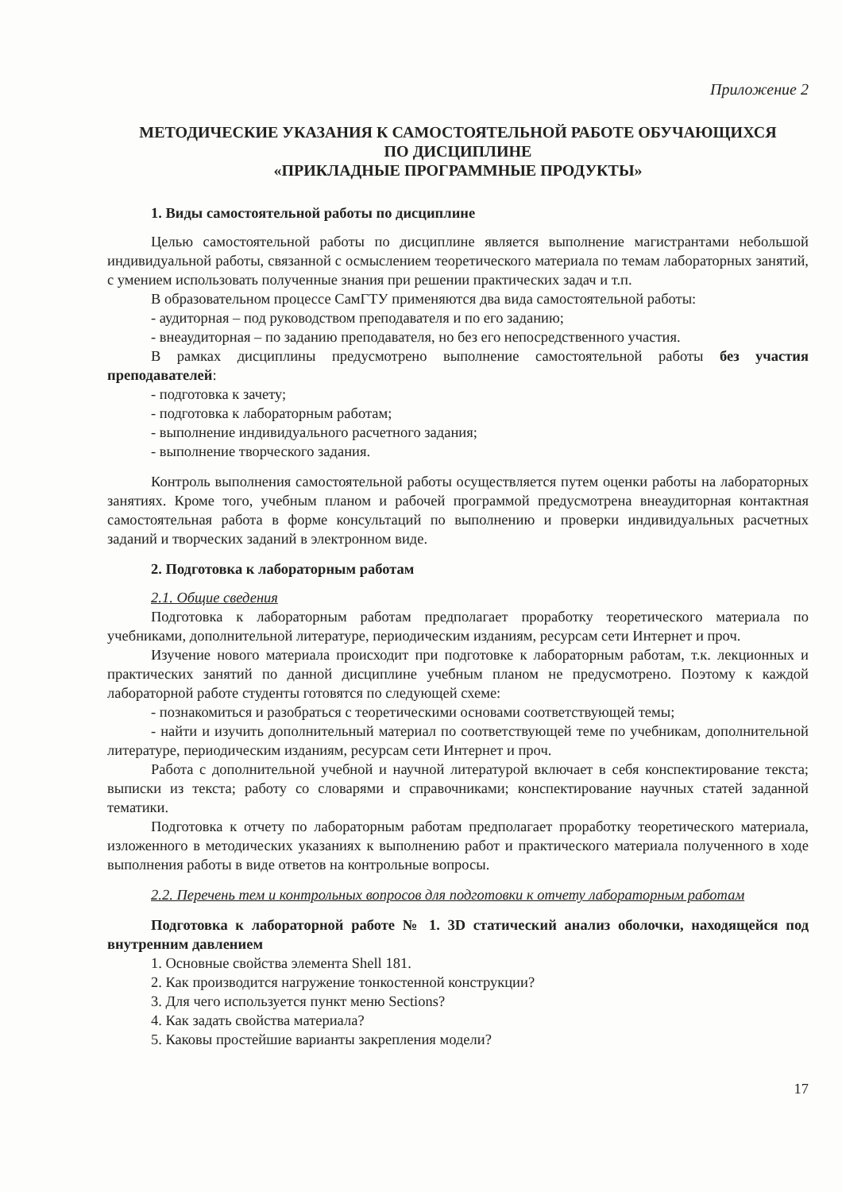Приложение 2
МЕТОДИЧЕСКИЕ УКАЗАНИЯ К САМОСТОЯТЕЛЬНОЙ РАБОТЕ ОБУЧАЮЩИХСЯ
ПО ДИСЦИПЛИНЕ
«ПРИКЛАДНЫЕ ПРОГРАММНЫЕ ПРОДУКТЫ»
1. Виды самостоятельной работы по дисциплине
Целью самостоятельной работы по дисциплине является выполнение магистрантами небольшой индивидуальной работы, связанной с осмыслением теоретического материала по темам лабораторных занятий, с умением использовать полученные знания при решении практических задач и т.п.
В образовательном процессе СамГТУ применяются два вида самостоятельной работы:
- аудиторная – под руководством преподавателя и по его заданию;
- внеаудиторная – по заданию преподавателя, но без его непосредственного участия.
В рамках дисциплины предусмотрено выполнение самостоятельной работы без участия преподавателей:
- подготовка к зачету;
- подготовка к лабораторным работам;
- выполнение индивидуального расчетного задания;
- выполнение творческого задания.
Контроль выполнения самостоятельной работы осуществляется путем оценки работы на лабораторных занятиях. Кроме того, учебным планом и рабочей программой предусмотрена внеаудиторная контактная самостоятельная работа в форме консультаций по выполнению и проверки индивидуальных расчетных заданий и творческих заданий в электронном виде.
2. Подготовка к лабораторным работам
2.1. Общие сведения
Подготовка к лабораторным работам предполагает проработку теоретического материала по учебниками, дополнительной литературе, периодическим изданиям, ресурсам сети Интернет и проч.
Изучение нового материала происходит при подготовке к лабораторным работам, т.к. лекционных и практических занятий по данной дисциплине учебным планом не предусмотрено. Поэтому к каждой лабораторной работе студенты готовятся по следующей схеме:
- познакомиться и разобраться с теоретическими основами соответствующей темы;
- найти и изучить дополнительный материал по соответствующей теме по учебникам, дополнительной литературе, периодическим изданиям, ресурсам сети Интернет и проч.
Работа с дополнительной учебной и научной литературой включает в себя конспектирование текста; выписки из текста; работу со словарями и справочниками; конспектирование научных статей заданной тематики.
Подготовка к отчету по лабораторным работам предполагает проработку теоретического материала, изложенного в методических указаниях к выполнению работ и практического материала полученного в ходе выполнения работы в виде ответов на контрольные вопросы.
2.2. Перечень тем и контрольных вопросов для подготовки к отчету лабораторным работам
Подготовка к лабораторной работе № 1. 3D статический анализ оболочки, находящейся под внутренним давлением
1. Основные свойства элемента Shell 181.
2. Как производится нагружение тонкостенной конструкции?
3. Для чего используется пункт меню Sections?
4. Как задать свойства материала?
5. Каковы простейшие варианты закрепления модели?
17